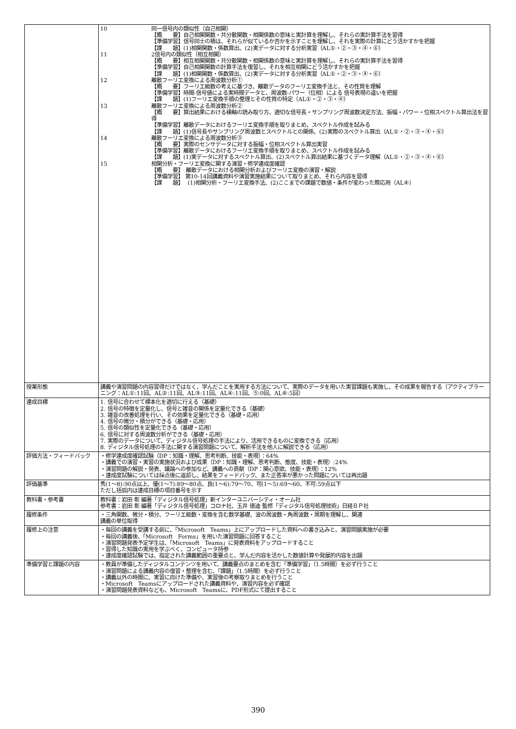| | 10 同一信号内の類似性（自己相関） 【概 要】自己相関関数・共分散関数・相関係数の意味と実計算を理解し、それらの実計算手法を習得 【準備学習】信号同士の積は、それらが似ているか否かを示すことを理解し、それを実際の計算にどう活かすかを把握 【課 題】(1)相関関数・係数算出、(2)実データに対する分析実習（AL①・②・③・④・⑥） 11 2信号内の類似性（相互相関） 【概 要】相互相関関数・共分散関数・相関係数の意味と実計算を理解し、それらの実計算手法を習得 【準備学習】自己相関関数の計算手法を復習し、それを相互相関にどう活かすかを把握 【課 題】(1)相関関数・係数算出、(2)実データに対する分析実習（AL①・②・③・④・⑥） 12 離散フーリエ変換による周波数分析① 【概 要】フーリエ級数の考えに基づき、離散データのフーリエ変換手法と、その性質を理解 【準備学習】時間-信号値による実時間データと、周波数-パワー（位相）による 信号表現の違いを把握 【課 題】(1)フーリエ変換手順の整理とその性質の特定（AL①・②・③・④） 13 離散フーリエ変換による周波数分析② 【概 要】算出結果における横軸の読み取り方、適切な信号長・サンプリング周波数決定方法、振幅・パワー・位相スペクトル算出法を習得 【準備学習】離散データにおけるフーリエ変換手順を取りまとめ、スペクトル作成を試みる 【課 題】(1)信号長やサンプリング周波数とスペクトルとの関係、(2)実際のスペクトル算出（AL①・②・③・④・⑥） 14 離散フーリエ変換による周波数分析③ 【概 要】実際のセンサデータに対する振幅・位相スペクトル算出実習 【準備学習】離散データにおけるフーリエ変換手順を取りまとめ、スペクトル作成を試みる 【課 題】(1)実データに対するスペクトル算出、(2)スペクトル算出結果に基づくデータ理解（AL①・②・③・④・⑥） 15 相関分析・フーリエ変換に関する演習・修学達成度確認 【概 要】 離散データにおける相関分析およびフーリエ変換の演習・解説 【準備学習】 第10-14回講義資料や演習実施結果について取りまとめ、それら内容を習得 【課 題】 (1)相関分析・フーリエ変換手法、(2)ここまでの課題で数値・条件が変わった際応用（AL④） |
| 授業形態 | 講義や演習問題の内容習得だけではなく、学んだことを実用する方法について、実際のデータを用いた実習課題も実施し、その成果を報告する（アクティブラーニング：AL①:11回、AL②:11回、AL③:11回、AL④:11回、⑤:0回、AL⑥:5回） |
| 達成目標 | 1. 信号に合わせて標本化を適切に行える（基礎） 2. 信号の特徴を定量化し、信号と雑音の関係を定量化できる（基礎） 3. 雑音の改善処理を行い、その効果を定量化できる（基礎・応用） 4. 信号の微分・積分ができる（基礎・応用） 5. 信号の類似性を定量化できる（基礎・応用） 6. 信号に対する周波数分析ができる（基礎・応用） 7. 実際のデータについて、ディジタル信号処理の手法により、活用できるものに変換できる（応用） 8. ディジタル信号処理の手法に関する演習問題について、解析手法を他人に解説できる（応用） |
| 評価方法・フィードバック | ・修学達成度確認試験（DP：知識・理解、思考判断、技能・表現）：64% ・講義での演習・実習の実施状況および成果（DP：知識・理解、思考判断、態度、技能・表現）:24% ・演習問題の解説・発表、議論への参加など、講義への貢献（DP：関心意欲、技能・表現）：12% ・達成度試験については採点後に返却し、結果をフィードバック、また正答率が悪かった問題については再出題 |
| 評価基準 | 秀(1～8):90点以上、優(1～7):89～80点、良(1～6):79～70、可(1～5):69～60、不可:59点以下 ただし括弧内は達成目標の項目番号を示す |
| 教科書・参考書 | 教科書：岩田 彰 編著「ディジタル信号処理」新インターユニバーシティ・オーム社 参考書：岩田 彰 編著「ディジタル信号処理」コロナ社、玉井 徳迪 監修「ディジタル信号処理技術」日経ＢＰ社 |
| 履修条件 | ・三角関数、微分・積分、フーリエ級数・変換を含む数学基礎、波の周波数・角周波数・周期を理解し、関連 講義の単位取得 |
| 履修上の注意 | ・毎回の講義を受講する前に、「Microsoft Teams」上にアップロードした資料への書き込みと、演習問題実施が必要 ・毎回の講義後、「Microsoft Forms」を用いた演習問題に回答すること ・演習問題発表予定学生は、「Microsoft Teams」に発表資料をアップロードすること ・習得した知識の実用を学ぶべく、コンピュータ持参 ・達成度確認試験では、指定された講義範囲の重要点と、学んだ内容を活かした数値計算や発展的内容を出題 |
| 準備学習と課題の内容 | ・教員が準備したディジタルコンテンツを用いて、講義要点のまとめを含む「準備学習」（1.5時間）を必ず行うこと ・演習問題による講義内容の復習・整理を含む、「課題」（1.5時間）を必ず行うこと ・講義以外の時間に、実習に向けた準備や、実習後の考察取りまとめを行うこと ・Microsoft Teamsにアップロードされた講義資料や、演習内容を必ず確認 ・演習問題発表資料なども、Microsoft Teamsに、PDF形式にて提出すること |
390